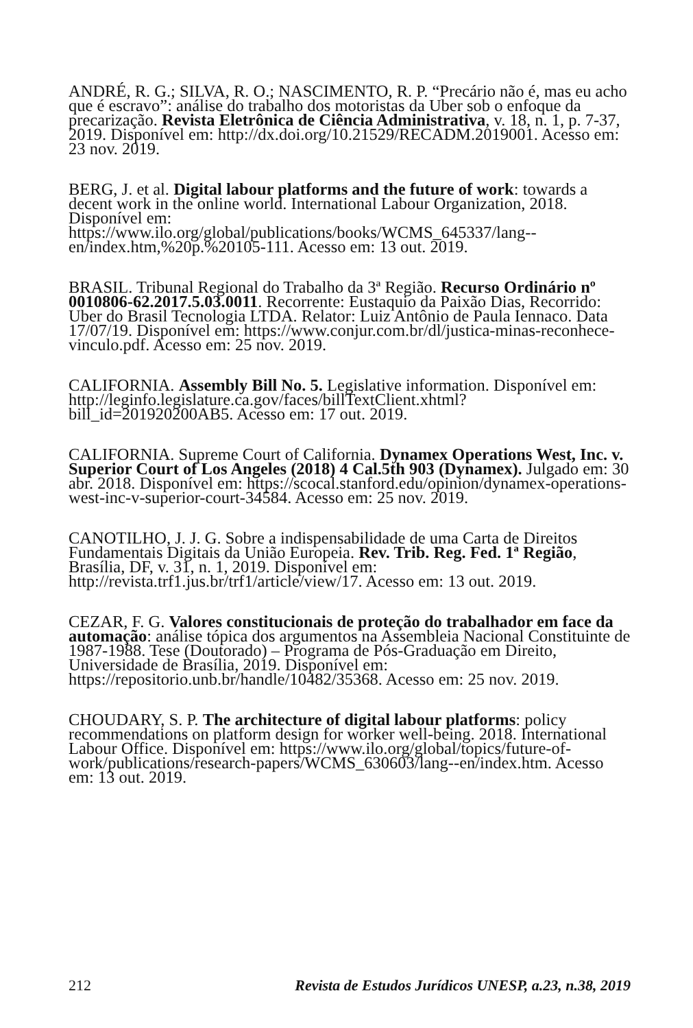ANDRÉ, R. G.; SILVA, R. O.; NASCIMENTO, R. P. “Precário não é, mas eu acho que é escravo”: análise do trabalho dos motoristas da Uber sob o enfoque da precarização. Revista Eletrônica de Ciência Administrativa, v. 18, n. 1, p. 7-37, 2019. Disponível em: http://dx.doi.org/10.21529/RECADM.2019001. Acesso em: 23 nov. 2019.
BERG, J. et al. Digital labour platforms and the future of work: towards a decent work in the online world. International Labour Organization, 2018. Disponível em: https://www.ilo.org/global/publications/books/WCMS_645337/lang--en/index.htm,%20p.%20105-111. Acesso em: 13 out. 2019.
BRASIL. Tribunal Regional do Trabalho da 3ª Região. Recurso Ordinário nº 0010806-62.2017.5.03.0011. Recorrente: Eustaquio da Paixão Dias, Recorrido: Uber do Brasil Tecnologia LTDA. Relator: Luiz Antônio de Paula Iennaco. Data 17/07/19. Disponível em: https://www.conjur.com.br/dl/justica-minas-reconhece-vinculo.pdf. Acesso em: 25 nov. 2019.
CALIFORNIA. Assembly Bill No. 5. Legislative information. Disponível em: http://leginfo.legislature.ca.gov/faces/billTextClient.xhtml?bill_id=201920200AB5. Acesso em: 17 out. 2019.
CALIFORNIA. Supreme Court of California. Dynamex Operations West, Inc. v. Superior Court of Los Angeles (2018) 4 Cal.5th 903 (Dynamex). Julgado em: 30 abr. 2018. Disponível em: https://scocal.stanford.edu/opinion/dynamex-operations-west-inc-v-superior-court-34584. Acesso em: 25 nov. 2019.
CANOTILHO, J. J. G. Sobre a indispensabilidade de uma Carta de Direitos Fundamentais Digitais da União Europeia. Rev. Trib. Reg. Fed. 1ª Região, Brasília, DF, v. 31, n. 1, 2019. Disponível em: http://revista.trf1.jus.br/trf1/article/view/17. Acesso em: 13 out. 2019.
CEZAR, F. G. Valores constitucionais de proteção do trabalhador em face da automação: análise tópica dos argumentos na Assembleia Nacional Constituinte de 1987-1988. Tese (Doutorado) – Programa de Pós-Graduação em Direito, Universidade de Brasília, 2019. Disponível em: https://repositorio.unb.br/handle/10482/35368. Acesso em: 25 nov. 2019.
CHOUDARY, S. P. The architecture of digital labour platforms: policy recommendations on platform design for worker well-being. 2018. International Labour Office. Disponível em: https://www.ilo.org/global/topics/future-of-work/publications/research-papers/WCMS_630603/lang--en/index.htm. Acesso em: 13 out. 2019.
212 Revista de Estudos Jurídicos UNESP, a.23, n.38, 2019